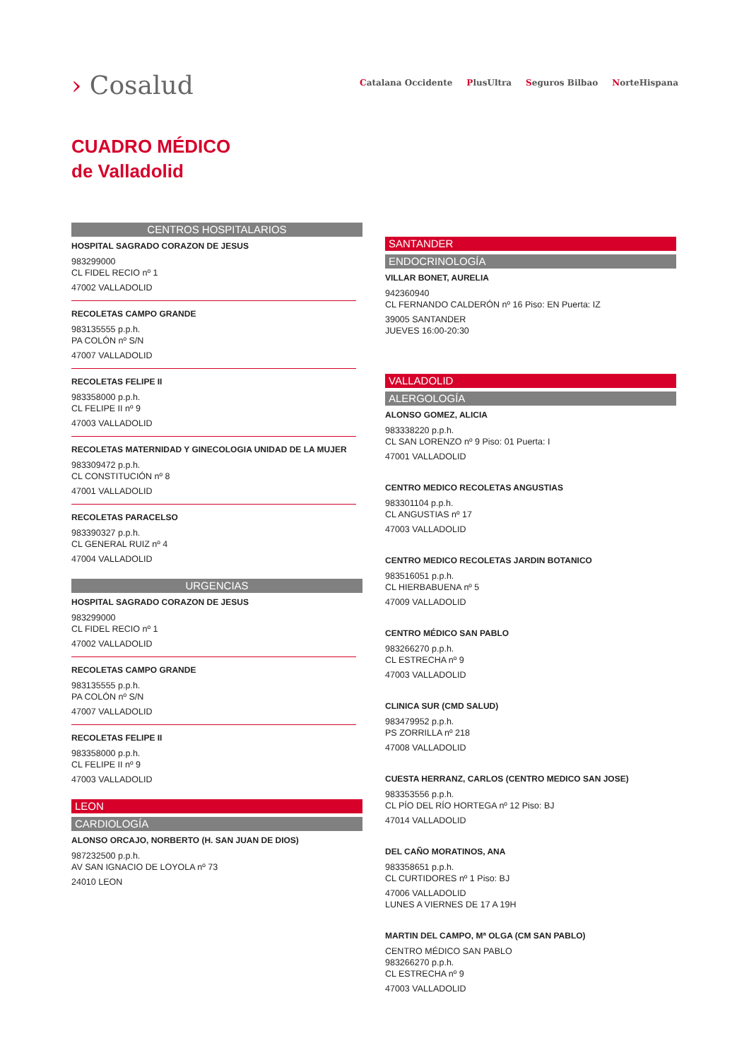› Cosalud
Catalana Occidente PlusUltra Seguros Bilbao NorteHispana
CUADRO MÉDICO
de Valladolid
CENTROS HOSPITALARIOS
HOSPITAL SAGRADO CORAZON DE JESUS
983299000
CL FIDEL RECIO nº 1
47002 VALLADOLID
RECOLETAS CAMPO GRANDE
983135555 p.p.h.
PA COLÓN nº S/N
47007 VALLADOLID
RECOLETAS FELIPE II
983358000 p.p.h.
CL FELIPE II nº 9
47003 VALLADOLID
RECOLETAS MATERNIDAD Y GINECOLOGIA UNIDAD DE LA MUJER
983309472 p.p.h.
CL CONSTITUCIÓN nº 8
47001 VALLADOLID
RECOLETAS PARACELSO
983390327 p.p.h.
CL GENERAL RUIZ nº 4
47004 VALLADOLID
URGENCIAS
HOSPITAL SAGRADO CORAZON DE JESUS
983299000
CL FIDEL RECIO nº 1
47002 VALLADOLID
RECOLETAS CAMPO GRANDE
983135555 p.p.h.
PA COLÓN nº S/N
47007 VALLADOLID
RECOLETAS FELIPE II
983358000 p.p.h.
CL FELIPE II nº 9
47003 VALLADOLID
LEON
CARDIOLOGÍA
ALONSO ORCAJO, NORBERTO (H. SAN JUAN DE DIOS)
987232500 p.p.h.
AV SAN IGNACIO DE LOYOLA nº 73
24010 LEON
SANTANDER
ENDOCRINOLOGÍA
VILLAR BONET, AURELIA
942360940
CL FERNANDO CALDERÓN nº 16 Piso: EN Puerta: IZ
39005 SANTANDER
JUEVES 16:00-20:30
VALLADOLID
ALERGOLOGÍA
ALONSO GOMEZ, ALICIA
983338220 p.p.h.
CL SAN LORENZO nº 9 Piso: 01 Puerta: I
47001 VALLADOLID
CENTRO MEDICO RECOLETAS ANGUSTIAS
983301104 p.p.h.
CL ANGUSTIAS nº 17
47003 VALLADOLID
CENTRO MEDICO RECOLETAS JARDIN BOTANICO
983516051 p.p.h.
CL HIERBABUENA nº 5
47009 VALLADOLID
CENTRO MÉDICO SAN PABLO
983266270 p.p.h.
CL ESTRECHA nº 9
47003 VALLADOLID
CLINICA SUR (CMD SALUD)
983479952 p.p.h.
PS ZORRILLA nº 218
47008 VALLADOLID
CUESTA HERRANZ, CARLOS (CENTRO MEDICO SAN JOSE)
983353556 p.p.h.
CL PÍO DEL RÍO HORTEGA nº 12 Piso: BJ
47014 VALLADOLID
DEL CAÑO MORATINOS, ANA
983358651 p.p.h.
CL CURTIDORES nº 1 Piso: BJ
47006 VALLADOLID
LUNES A VIERNES DE 17 A 19H
MARTIN DEL CAMPO, Mª OLGA (CM SAN PABLO)
CENTRO MÉDICO SAN PABLO
983266270 p.p.h.
CL ESTRECHA nº 9
47003 VALLADOLID